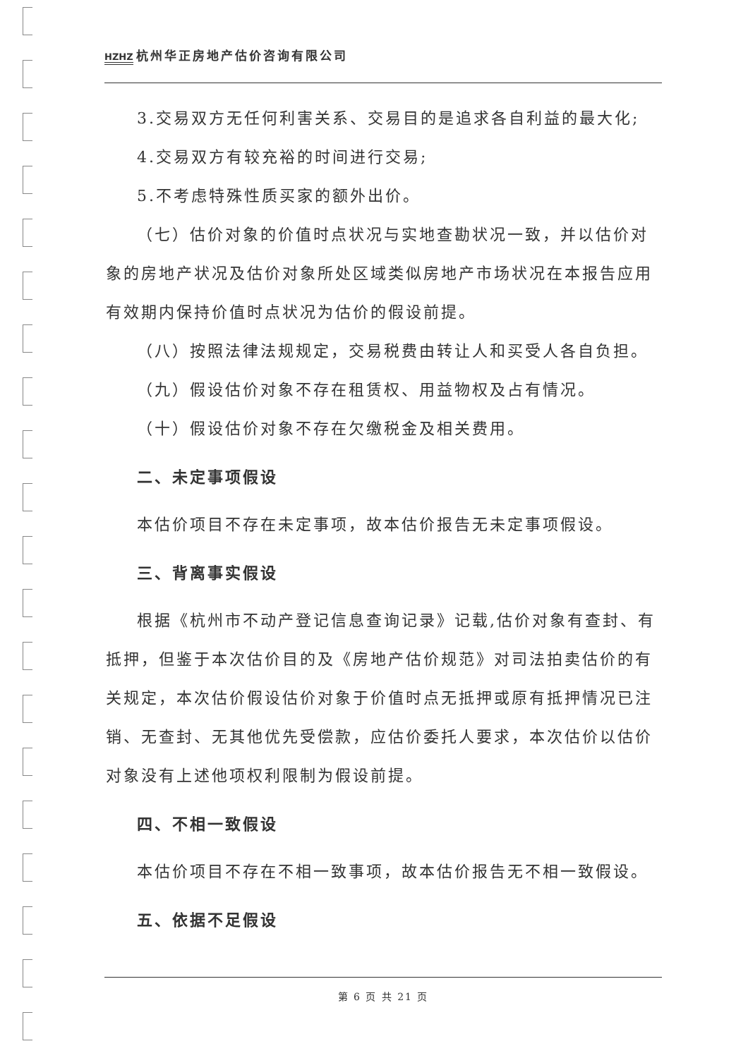HZHZ 杭州华正房地产估价咨询有限公司
3.交易双方无任何利害关系、交易目的是追求各自利益的最大化;
4.交易双方有较充裕的时间进行交易;
5.不考虑特殊性质买家的额外出价。
（七）估价对象的价值时点状况与实地查勘状况一致，并以估价对象的房地产状况及估价对象所处区域类似房地产市场状况在本报告应用有效期内保持价值时点状况为估价的假设前提。
（八）按照法律法规规定，交易税费由转让人和买受人各自负担。
（九）假设估价对象不存在租赁权、用益物权及占有情况。
（十）假设估价对象不存在欠缴税金及相关费用。
二、未定事项假设
本估价项目不存在未定事项，故本估价报告无未定事项假设。
三、背离事实假设
根据《杭州市不动产登记信息查询记录》记载,估价对象有查封、有抵押，但鉴于本次估价目的及《房地产估价规范》对司法拍卖估价的有关规定，本次估价假设估价对象于价值时点无抵押或原有抵押情况已注销、无查封、无其他优先受偿款，应估价委托人要求，本次估价以估价对象没有上述他项权利限制为假设前提。
四、不相一致假设
本估价项目不存在不相一致事项，故本估价报告无不相一致假设。
五、依据不足假设
第 6 页 共 21 页